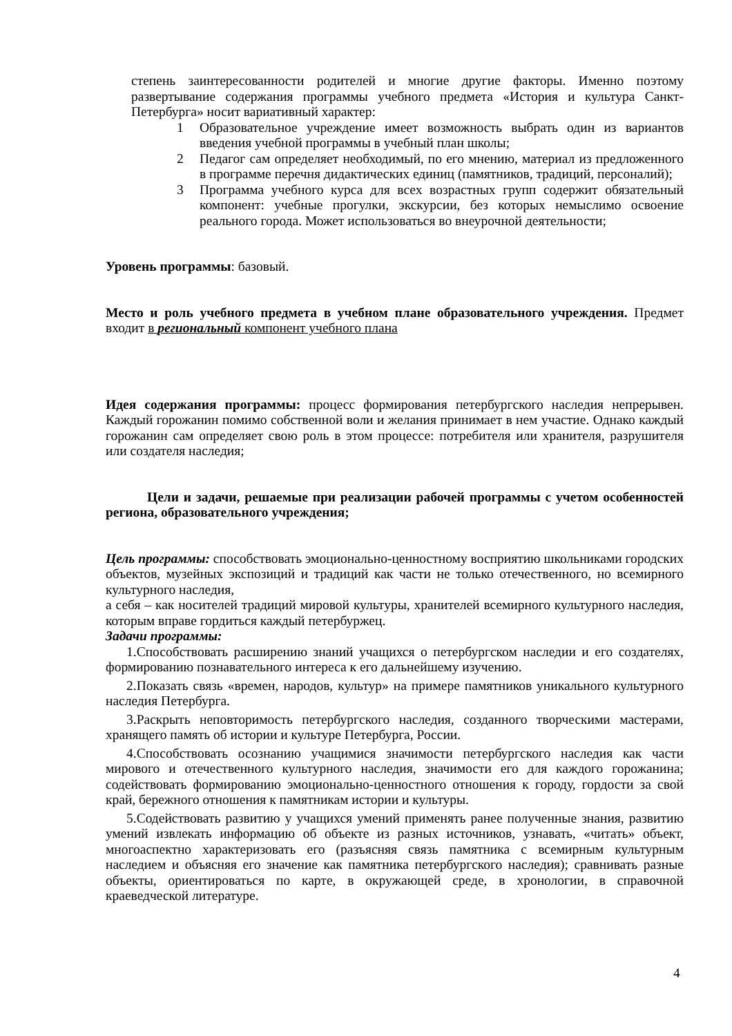степень заинтересованности родителей и многие другие факторы. Именно поэтому развертывание содержания программы учебного предмета «История и культура Санкт-Петербурга» носит вариативный характер:
1 Образовательное учреждение имеет возможность выбрать один из вариантов введения учебной программы в учебный план школы;
2 Педагог сам определяет необходимый, по его мнению, материал из предложенного в программе перечня дидактических единиц (памятников, традиций, персоналий);
3 Программа учебного курса для всех возрастных групп содержит обязательный компонент: учебные прогулки, экскурсии, без которых немыслимо освоение реального города. Может использоваться во внеурочной деятельности;
Уровень программы: базовый.
Место и роль учебного предмета в учебном плане образовательного учреждения. Предмет входит в региональный компонент учебного плана
Идея содержания программы: процесс формирования петербургского наследия непрерывен. Каждый горожанин помимо собственной воли и желания принимает в нем участие. Однако каждый горожанин сам определяет свою роль в этом процессе: потребителя или хранителя, разрушителя или создателя наследия;
Цели и задачи, решаемые при реализации рабочей программы с учетом особенностей региона, образовательного учреждения;
Цель программы: способствовать эмоционально-ценностному восприятию школьниками городских объектов, музейных экспозиций и традиций как части не только отечественного, но всемирного культурного наследия,
а себя – как носителей традиций мировой культуры, хранителей всемирного культурного наследия, которым вправе гордиться каждый петербуржец.
Задачи программы:
1.Способствовать расширению знаний учащихся о петербургском наследии и его создателях, формированию познавательного интереса к его дальнейшему изучению.
2.Показать связь «времен, народов, культур» на примере памятников уникального культурного наследия Петербурга.
3.Раскрыть неповторимость петербургского наследия, созданного творческими мастерами, хранящего память об истории и культуре Петербурга, России.
4.Способствовать осознанию учащимися значимости петербургского наследия как части мирового и отечественного культурного наследия, значимости его для каждого горожанина; содействовать формированию эмоционально-ценностного отношения к городу, гордости за свой край, бережного отношения к памятникам истории и культуры.
5.Содействовать развитию у учащихся умений применять ранее полученные знания, развитию умений извлекать информацию об объекте из разных источников, узнавать, «читать» объект, многоаспектно характеризовать его (разъясняя связь памятника с всемирным культурным наследием и объясняя его значение как памятника петербургского наследия); сравнивать разные объекты, ориентироваться по карте, в окружающей среде, в хронологии, в справочной краеведческой литературе.
4